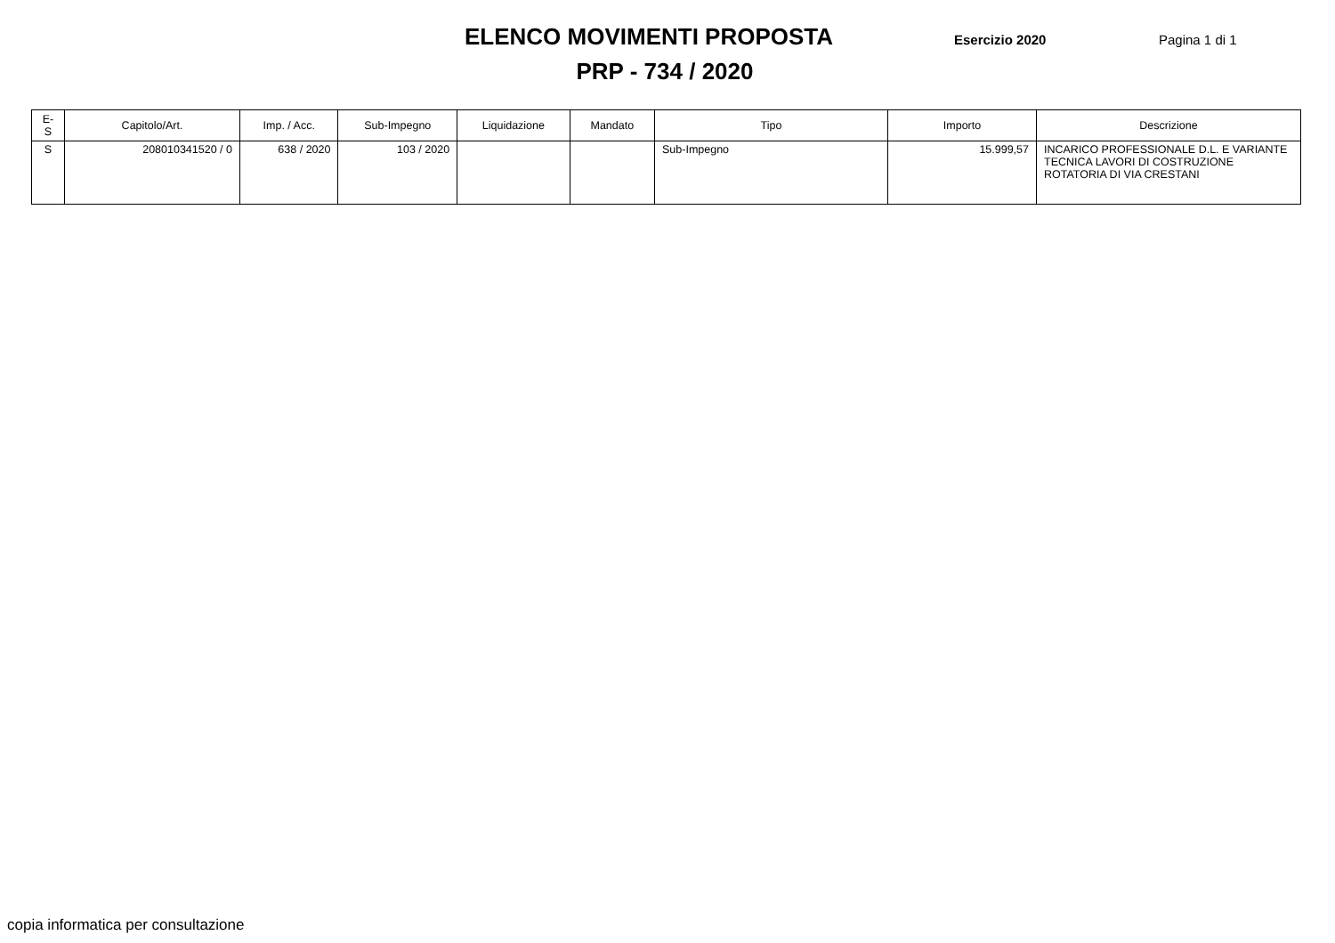ELENCO MOVIMENTI PROPOSTA
Esercizio 2020 Pagina 1 di 1
PRP - 734 / 2020
| E-S | Capitolo/Art. | Imp. / Acc. | Sub-Impegno | Liquidazione | Mandato | Tipo | Importo | Descrizione |
| --- | --- | --- | --- | --- | --- | --- | --- | --- |
| S | 208010341520 / 0 | 638 / 2020 | 103 / 2020 | | | Sub-Impegno | 15.999,57 | INCARICO PROFESSIONALE D.L. E VARIANTE TECNICA LAVORI DI COSTRUZIONE ROTATORIA DI VIA CRESTANI |
copia informatica per consultazione